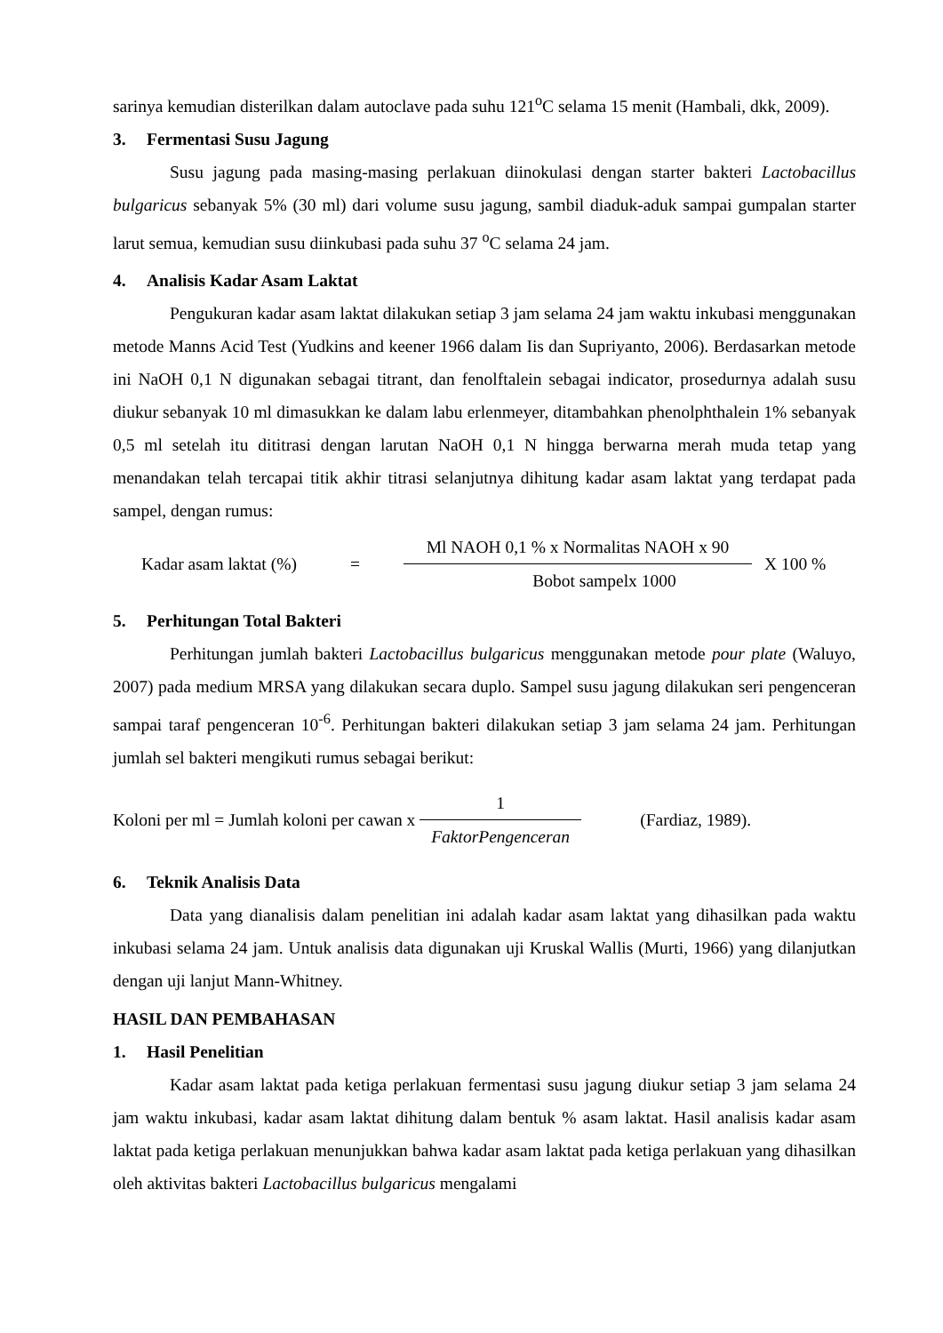sarinya kemudian disterilkan dalam autoclave pada suhu 121<sup>o</sup>C selama 15 menit (Hambali, dkk, 2009).
3. Fermentasi Susu Jagung
Susu jagung pada masing-masing perlakuan diinokulasi dengan starter bakteri Lactobacillus bulgaricus sebanyak 5% (30 ml) dari volume susu jagung, sambil diaduk-aduk sampai gumpalan starter larut semua, kemudian susu diinkubasi pada suhu 37 <sup>o</sup>C selama 24 jam.
4. Analisis Kadar Asam Laktat
Pengukuran kadar asam laktat dilakukan setiap 3 jam selama 24 jam waktu inkubasi menggunakan metode Manns Acid Test (Yudkins and keener 1966 dalam Iis dan Supriyanto, 2006). Berdasarkan metode ini NaOH 0,1 N digunakan sebagai titrant, dan fenolftalein sebagai indicator, prosedurnya adalah susu diukur sebanyak 10 ml dimasukkan ke dalam labu erlenmeyer, ditambahkan phenolphthalein 1% sebanyak 0,5 ml setelah itu dititrasi dengan larutan NaOH 0,1 N hingga berwarna merah muda tetap yang menandakan telah tercapai titik akhir titrasi selanjutnya dihitung kadar asam laktat yang terdapat pada sampel, dengan rumus:
Kadar asam laktat (%) = Ml NAOH 0,1 % x Normalitas NAOH x 90 Bobot sampelx 1000 X 100 %
5. Perhitungan Total Bakteri
Perhitungan jumlah bakteri Lactobacillus bulgaricus menggunakan metode pour plate (Waluyo, 2007) pada medium MRSA yang dilakukan secara duplo. Sampel susu jagung dilakukan seri pengenceran sampai taraf pengenceran 10<sup>-6</sup>. Perhitungan bakteri dilakukan setiap 3 jam selama 24 jam. Perhitungan jumlah sel bakteri mengikuti rumus sebagai berikut:
Koloni per ml = Jumlah koloni per cawan x 1 FaktorPengenceran (Fardiaz, 1989).
6. Teknik Analisis Data
Data yang dianalisis dalam penelitian ini adalah kadar asam laktat yang dihasilkan pada waktu inkubasi selama 24 jam. Untuk analisis data digunakan uji Kruskal Wallis (Murti, 1966) yang dilanjutkan dengan uji lanjut Mann-Whitney.
HASIL DAN PEMBAHASAN
1. Hasil Penelitian
Kadar asam laktat pada ketiga perlakuan fermentasi susu jagung diukur setiap 3 jam selama 24 jam waktu inkubasi, kadar asam laktat dihitung dalam bentuk % asam laktat. Hasil analisis kadar asam laktat pada ketiga perlakuan menunjukkan bahwa kadar asam laktat pada ketiga perlakuan yang dihasilkan oleh aktivitas bakteri Lactobacillus bulgaricus mengalami